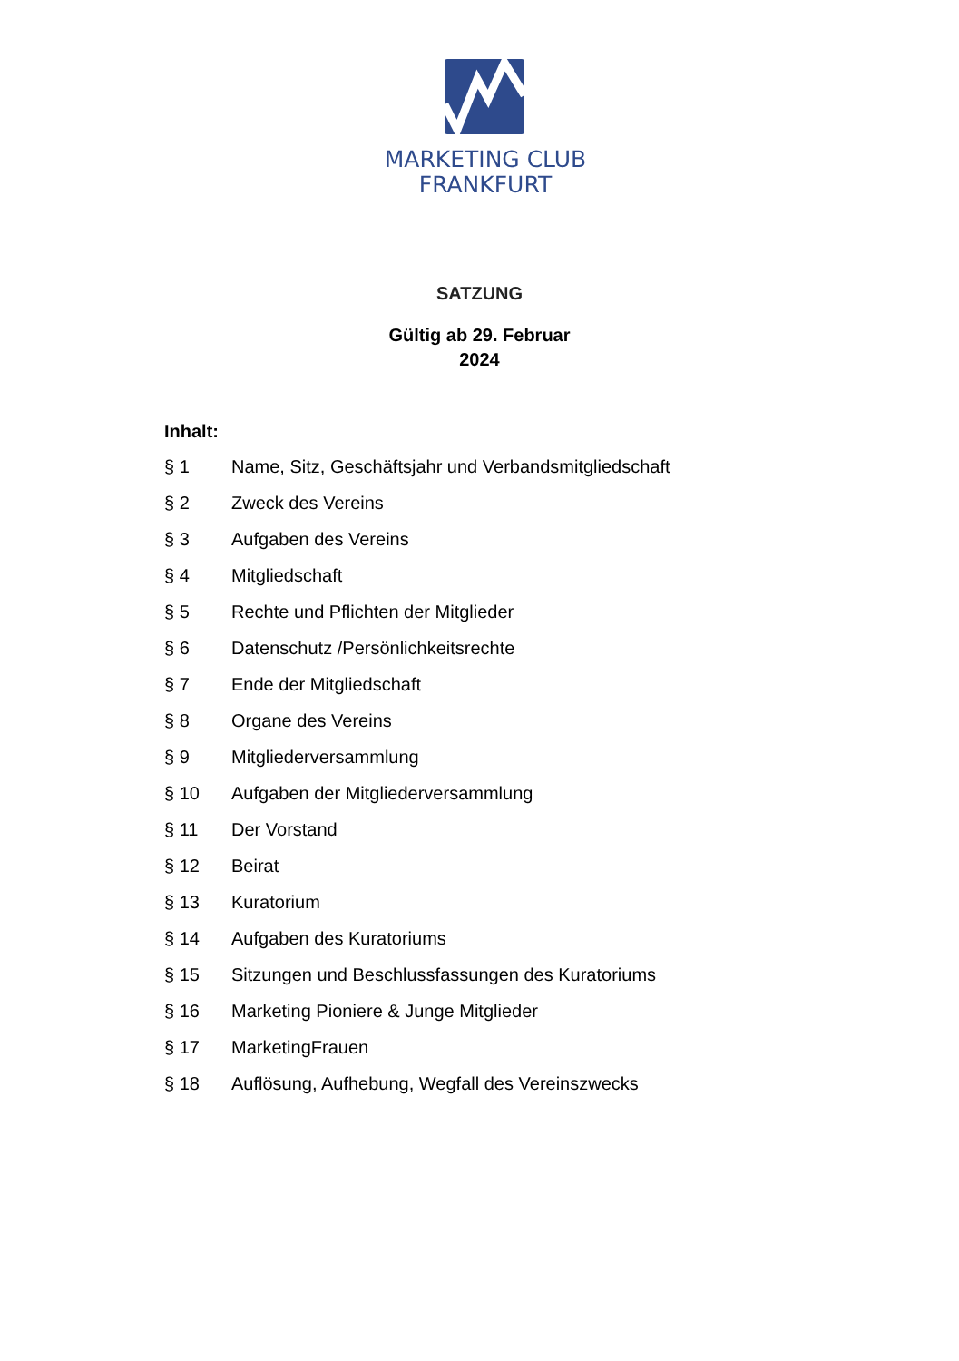MARKETING CLUB
FRANKFURT
SATZUNG
Gültig ab 29. Februar
2024
Inhalt:
§ 1 Name, Sitz, Geschäftsjahr und Verbandsmitgliedschaft
§ 2 Zweck des Vereins
§ 3 Aufgaben des Vereins
§ 4 Mitgliedschaft
§ 5 Rechte und Pflichten der Mitglieder
§ 6 Datenschutz /Persönlichkeitsrechte
§ 7 Ende der Mitgliedschaft
§ 8 Organe des Vereins
§ 9 Mitgliederversammlung
§ 10 Aufgaben der Mitgliederversammlung
§ 11 Der Vorstand
§ 12 Beirat
§ 13 Kuratorium
§ 14 Aufgaben des Kuratoriums
§ 15 Sitzungen und Beschlussfassungen des Kuratoriums
§ 16 Marketing Pioniere & Junge Mitglieder
§ 17 MarketingFrauen
§ 18 Auflösung, Aufhebung, Wegfall des Vereinszwecks